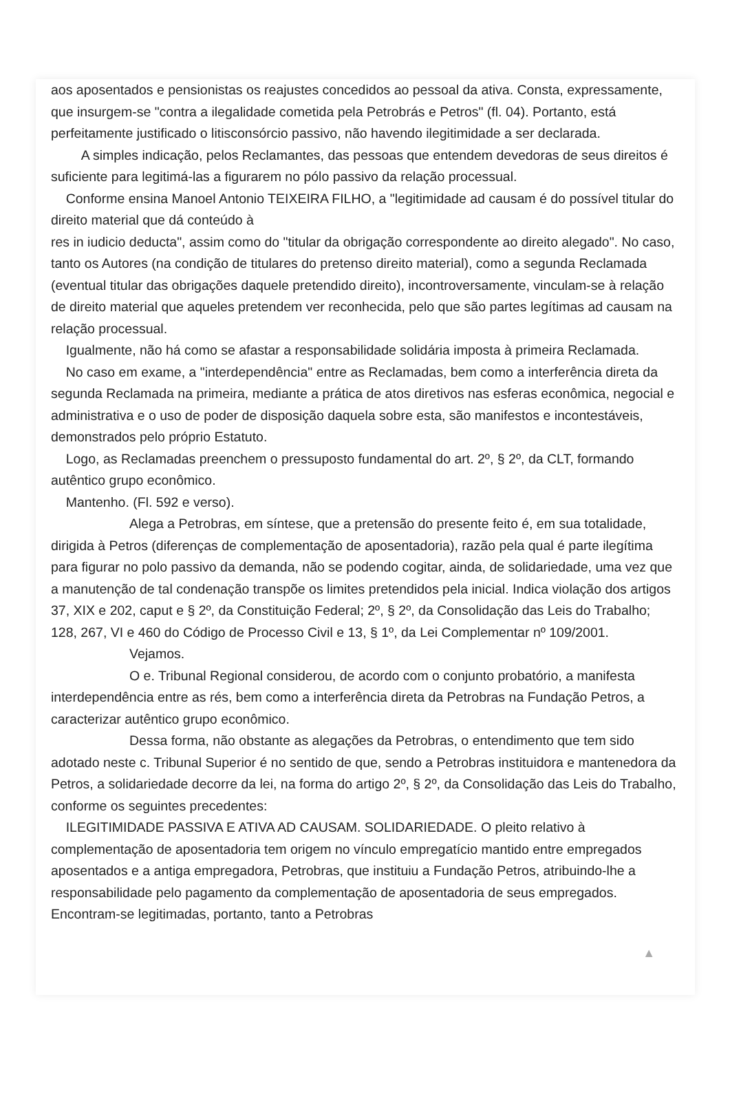aos aposentados e pensionistas os reajustes concedidos ao pessoal da ativa. Consta, expressamente, que insurgem-se "contra a ilegalidade cometida pela Petrobrás e Petros" (fl. 04). Portanto, está perfeitamente justificado o litisconsórcio passivo, não havendo ilegitimidade a ser declarada.
A simples indicação, pelos Reclamantes, das pessoas que entendem devedoras de seus direitos é suficiente para legitimá-las a figurarem no pólo passivo da relação processual.
Conforme ensina Manoel Antonio TEIXEIRA FILHO, a "legitimidade ad causam é do possível titular do direito material que dá conteúdo à
res in iudicio deducta", assim como do "titular da obrigação correspondente ao direito alegado". No caso, tanto os Autores (na condição de titulares do pretenso direito material), como a segunda Reclamada (eventual titular das obrigações daquele pretendido direito), incontroversamente, vinculam-se à relação de direito material que aqueles pretendem ver reconhecida, pelo que são partes legítimas ad causam na relação processual.
Igualmente, não há como se afastar a responsabilidade solidária imposta à primeira Reclamada.
No caso em exame, a "interdependência" entre as Reclamadas, bem como a interferência direta da segunda Reclamada na primeira, mediante a prática de atos diretivos nas esferas econômica, negocial e administrativa e o uso de poder de disposição daquela sobre esta, são manifestos e incontestáveis, demonstrados pelo próprio Estatuto.
Logo, as Reclamadas preenchem o pressuposto fundamental do art. 2º, § 2º, da CLT, formando autêntico grupo econômico.
Mantenho. (Fl. 592 e verso).
Alega a Petrobras, em síntese, que a pretensão do presente feito é, em sua totalidade, dirigida à Petros (diferenças de complementação de aposentadoria), razão pela qual é parte ilegítima para figurar no polo passivo da demanda, não se podendo cogitar, ainda, de solidariedade, uma vez que a manutenção de tal condenação transpõe os limites pretendidos pela inicial. Indica violação dos artigos 37, XIX e 202, caput e § 2º, da Constituição Federal; 2º, § 2º, da Consolidação das Leis do Trabalho; 128, 267, VI e 460 do Código de Processo Civil e 13, § 1º, da Lei Complementar nº 109/2001.
Vejamos.
O e. Tribunal Regional considerou, de acordo com o conjunto probatório, a manifesta interdependência entre as rés, bem como a interferência direta da Petrobras na Fundação Petros, a caracterizar autêntico grupo econômico.
Dessa forma, não obstante as alegações da Petrobras, o entendimento que tem sido adotado neste c. Tribunal Superior é no sentido de que, sendo a Petrobras instituidora e mantenedora da Petros, a solidariedade decorre da lei, na forma do artigo 2º, § 2º, da Consolidação das Leis do Trabalho, conforme os seguintes precedentes:
ILEGITIMIDADE PASSIVA E ATIVA AD CAUSAM. SOLIDARIEDADE. O pleito relativo à complementação de aposentadoria tem origem no vínculo empregatício mantido entre empregados aposentados e a antiga empregadora, Petrobras, que instituiu a Fundação Petros, atribuindo-lhe a responsabilidade pelo pagamento da complementação de aposentadoria de seus empregados. Encontram-se legitimadas, portanto, tanto a Petrobras
▲